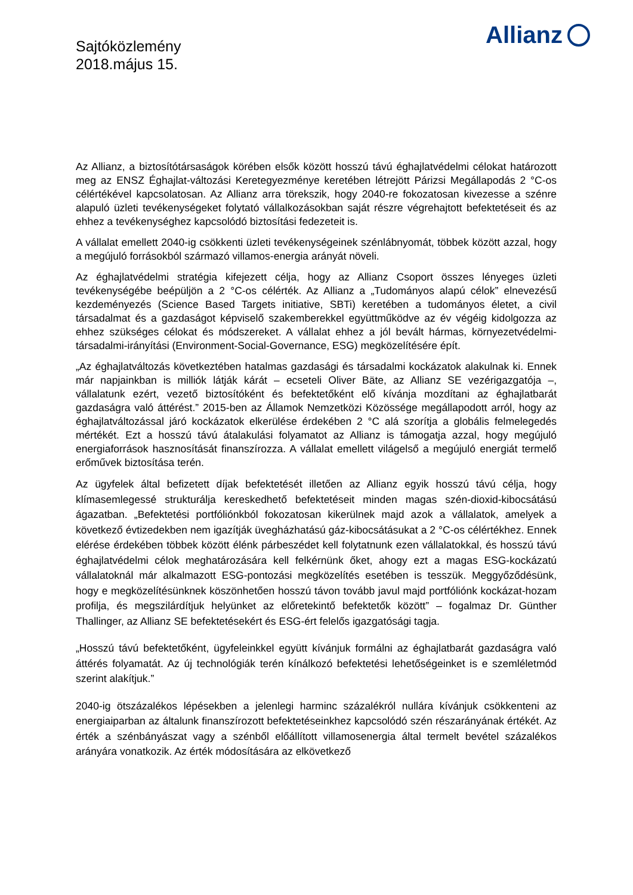Sajtóközlemény
2018.május 15.
Allianz
Az Allianz, a biztosítótársaságok körében elsők között hosszú távú éghajlatvédelmi célokat határozott meg az ENSZ Éghajlat-változási Keretegyezménye keretében létrejött Párizsi Megállapodás 2 °C-os célértékével kapcsolatosan. Az Allianz arra törekszik, hogy 2040-re fokozatosan kivezesse a szénre alapuló üzleti tevékenységeket folytató vállalkozásokban saját részre végrehajtott befektetéseit és az ehhez a tevékenységhez kapcsolódó biztosítási fedezeteit is.
A vállalat emellett 2040-ig csökkenti üzleti tevékenységeinek szénlábnyomát, többek között azzal, hogy a megújuló forrásokból származó villamos-energia arányát növeli.
Az éghajlatvédelmi stratégia kifejezett célja, hogy az Allianz Csoport összes lényeges üzleti tevékenységébe beépüljön a 2 °C-os célérték. Az Allianz a „Tudományos alapú célok” elnevezésű kezdeményezés (Science Based Targets initiative, SBTi) keretében a tudományos életet, a civil társadalmat és a gazdaságot képviselő szakemberekkel együttműködve az év végéig kidolgozza az ehhez szükséges célokat és módszereket. A vállalat ehhez a jól bevált hármas, környezetvédelmi-társadalmi-irányítási (Environment-Social-Governance, ESG) megközelítésére épít.
„Az éghajlatváltozás következtében hatalmas gazdasági és társadalmi kockázatok alakulnak ki. Ennek már napjainkban is milliók látják kárát – ecseteli Oliver Bäte, az Allianz SE vezérigazgatója –, vállalatunk ezért, vezető biztosítóként és befektetőként elő kívánja mozdítani az éghajlatbarát gazdaságra való áttérést.” 2015-ben az Államok Nemzetközi Közössége megállapodott arról, hogy az éghajlatváltozással járó kockázatok elkerülése érdekében 2 °C alá szorítja a globális felmelegedés mértékét. Ezt a hosszú távú átalakulási folyamatot az Allianz is támogatja azzal, hogy megújuló energiaforrások hasznosítását finanszírozza. A vállalat emellett világelső a megújuló energiát termelő erőművek biztosítása terén.
Az ügyfelek által befizetett díjak befektetését illetően az Allianz egyik hosszú távú célja, hogy klímasemlegessé strukturálja kereskedhető befektetéseit minden magas szén-dioxid-kibocsátású ágazatban. „Befektetési portfóliónkból fokozatosan kikerülnek majd azok a vállalatok, amelyek a következő évtizedekben nem igazítják üvegházhatású gáz-kibocsátásukat a 2 °C-os célértékhez. Ennek elérése érdekében többek között élénk párbeszédet kell folytatnunk ezen vállalatokkal, és hosszú távú éghajlatvédelmi célok meghatározására kell felkérnünk őket, ahogy ezt a magas ESG-kockázatú vállalatoknál már alkalmazott ESG-pontozási megközelítés esetében is tesszük. Meggyőződésünk, hogy e megközelítésünknek köszönhetően hosszú távon tovább javul majd portfóliónk kockázat-hozam profilja, és megszilárdítjuk helyünket az előretekintő befektetők között” – fogalmaz Dr. Günther Thallinger, az Allianz SE befektetésekért és ESG-ért felelős igazgatósági tagja.
„Hosszú távú befektetőként, ügyfeleinkkel együtt kívánjuk formálni az éghajlatbarát gazdaságra való áttérés folyamatát. Az új technológiák terén kínálkozó befektetési lehetőségeinket is e szemléletmód szerint alakítjuk.”
2040-ig ötszázalékos lépésekben a jelenlegi harminc százalékról nullára kívánjuk csökkenteni az energiaiparban az általunk finanszírozott befektetéseinkhez kapcsolódó szén részarányának értékét. Az érték a szénbányászat vagy a szénből előállított villamosenergia által termelt bevétel százalékos arányára vonatkozik. Az érték módosítására az elkövetkező